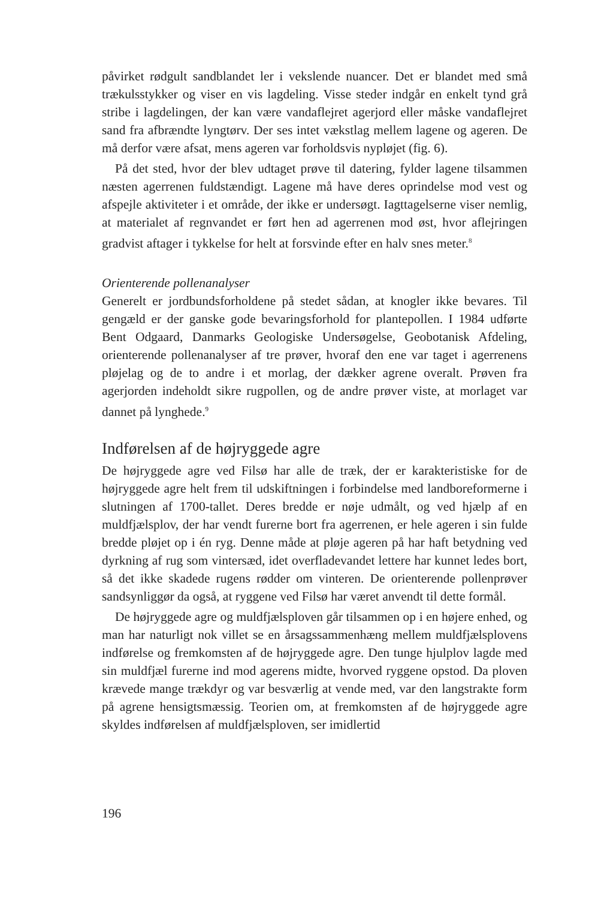påvirket rødgult sandblandet ler i vekslende nuancer. Det er blandet med små trækulsstykker og viser en vis lagdeling. Visse steder indgår en enkelt tynd grå stribe i lagdelingen, der kan være vandaflejret agerjord eller måske vandaflejret sand fra afbrændte lyngtørv. Der ses intet vækstlag mellem lagene og ageren. De må derfor være afsat, mens ageren var forholdsvis nypløjet (fig. 6).
På det sted, hvor der blev udtaget prøve til datering, fylder lagene tilsammen næsten agerrenen fuldstændigt. Lagene må have deres oprindelse mod vest og afspejle aktiviteter i et område, der ikke er undersøgt. Iagttagelserne viser nemlig, at materialet af regnvandet er ført hen ad agerrenen mod øst, hvor aflejringen gradvist aftager i tykkelse for helt at forsvinde efter en halv snes meter.<sup>8</sup>
Orienterende pollenanalyser
Generelt er jordbundsforholdene på stedet sådan, at knogler ikke bevares. Til gengæld er der ganske gode bevaringsforhold for plantepollen. I 1984 udførte Bent Odgaard, Danmarks Geologiske Undersøgelse, Geobotanisk Afdeling, orienterende pollenanalyser af tre prøver, hvoraf den ene var taget i agerrenens pløjelag og de to andre i et morlag, der dækker agrene overalt. Prøven fra agerjorden indeholdt sikre rugpollen, og de andre prøver viste, at morlaget var dannet på lynghede.<sup>9</sup>
Indførelsen af de højryggede agre
De højryggede agre ved Filsø har alle de træk, der er karakteristiske for de højryggede agre helt frem til udskiftningen i forbindelse med landboreformerne i slutningen af 1700-tallet. Deres bredde er nøje udmålt, og ved hjælp af en muldfjælsplov, der har vendt furerne bort fra agerrenen, er hele ageren i sin fulde bredde pløjet op i én ryg. Denne måde at pløje ageren på har haft betydning ved dyrkning af rug som vintersæd, idet overfladevandet lettere har kunnet ledes bort, så det ikke skadede rugens rødder om vinteren. De orienterende pollenprøver sandsynliggør da også, at ryggene ved Filsø har været anvendt til dette formål.
De højryggede agre og muldfjælsploven går tilsammen op i en højere enhed, og man har naturligt nok villet se en årsagssammenhæng mellem muldfjælsplovens indførelse og fremkomsten af de højryggede agre. Den tunge hjulplov lagde med sin muldfjæl furerne ind mod agerens midte, hvorved ryggene opstod. Da ploven krævede mange trækdyr og var besværlig at vende med, var den langstrakte form på agrene hensigtsmæssig. Teorien om, at fremkomsten af de højryggede agre skyldes indførelsen af muldfjælsploven, ser imidlertid
196